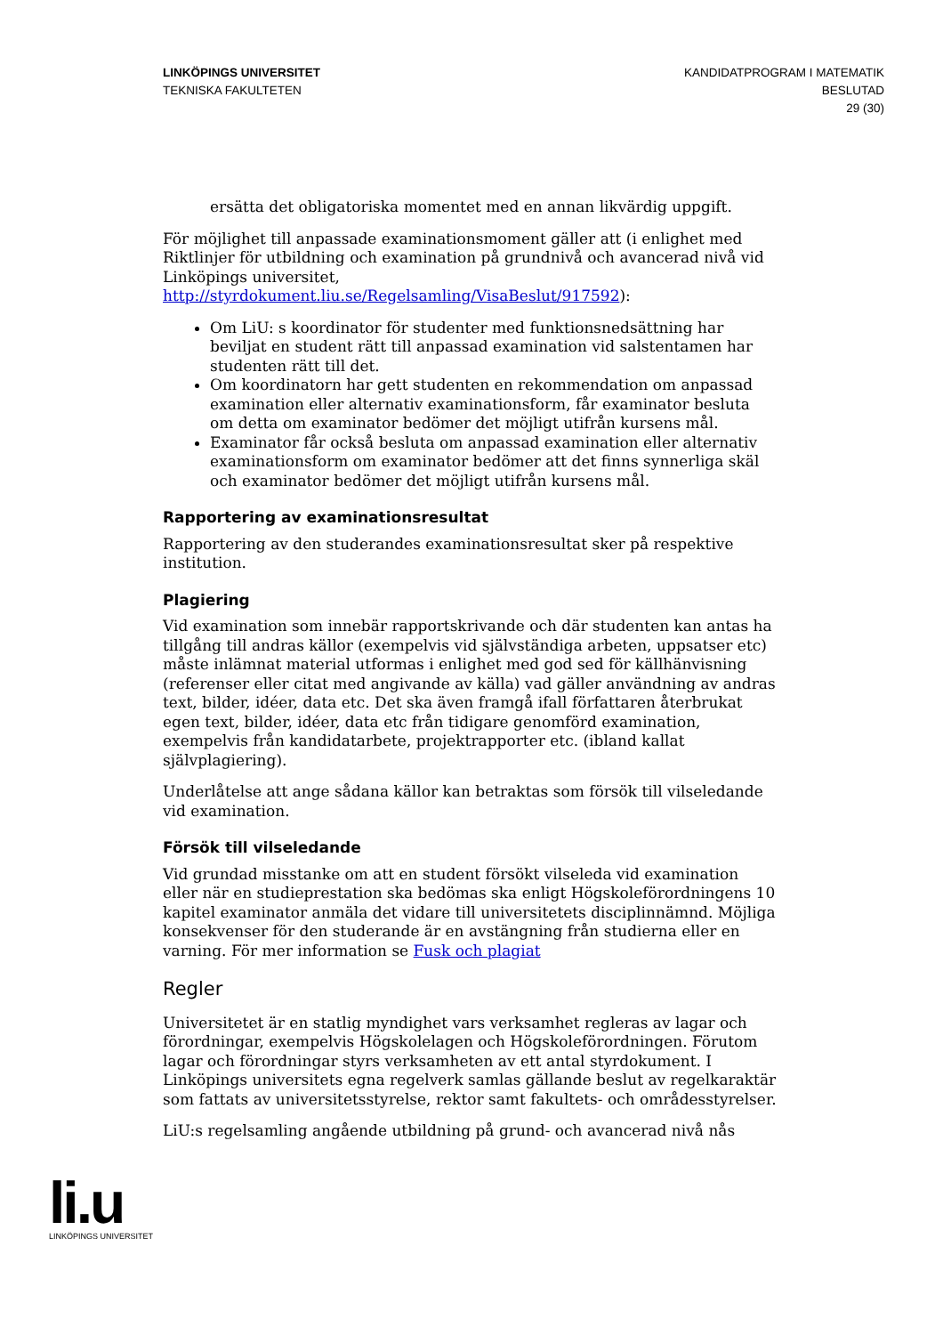LINKÖPINGS UNIVERSITET
TEKNISKA FAKULTETEN
KANDIDATPROGRAM I MATEMATIK
BESLUTAD
29 (30)
ersätta det obligatoriska momentet med en annan likvärdig uppgift.
För möjlighet till anpassade examinationsmoment gäller att (i enlighet med Riktlinjer för utbildning och examination på grundnivå och avancerad nivå vid Linköpings universitet, http://styrdokument.liu.se/Regelsamling/VisaBeslut/917592):
Om LiU: s koordinator för studenter med funktionsnedsättning har beviljat en student rätt till anpassad examination vid salstentamen har studenten rätt till det.
Om koordinatorn har gett studenten en rekommendation om anpassad examination eller alternativ examinationsform, får examinator besluta om detta om examinator bedömer det möjligt utifrån kursens mål.
Examinator får också besluta om anpassad examination eller alternativ examinationsform om examinator bedömer att det finns synnerliga skäl och examinator bedömer det möjligt utifrån kursens mål.
Rapportering av examinationsresultat
Rapportering av den studerandes examinationsresultat sker på respektive institution.
Plagiering
Vid examination som innebär rapportskrivande och där studenten kan antas ha tillgång till andras källor (exempelvis vid självständiga arbeten, uppsatser etc) måste inlämnat material utformas i enlighet med god sed för källhänvisning (referenser eller citat med angivande av källa) vad gäller användning av andras text, bilder, idéer, data etc. Det ska även framgå ifall författaren återbrukat egen text, bilder, idéer, data etc från tidigare genomförd examination, exempelvis från kandidatarbete, projektrapporter etc. (ibland kallat självplagiering).
Underlåtelse att ange sådana källor kan betraktas som försök till vilseledande vid examination.
Försök till vilseledande
Vid grundad misstanke om att en student försökt vilseleda vid examination eller när en studieprestation ska bedömas ska enligt Högskoleförordningens 10 kapitel examinator anmäla det vidare till universitetets disciplinnämnd. Möjliga konsekvenser för den studerande är en avstängning från studierna eller en varning. För mer information se Fusk och plagiat
Regler
Universitetet är en statlig myndighet vars verksamhet regleras av lagar och förordningar, exempelvis Högskolelagen och Högskoleförordningen. Förutom lagar och förordningar styrs verksamheten av ett antal styrdokument. I Linköpings universitets egna regelverk samlas gällande beslut av regelkaraktär som fattats av universitetsstyrelse, rektor samt fakultets- och områdesstyrelser.
LiU:s regelsamling angående utbildning på grund- och avancerad nivå nås
li.u
LINKÖPINGS UNIVERSITET